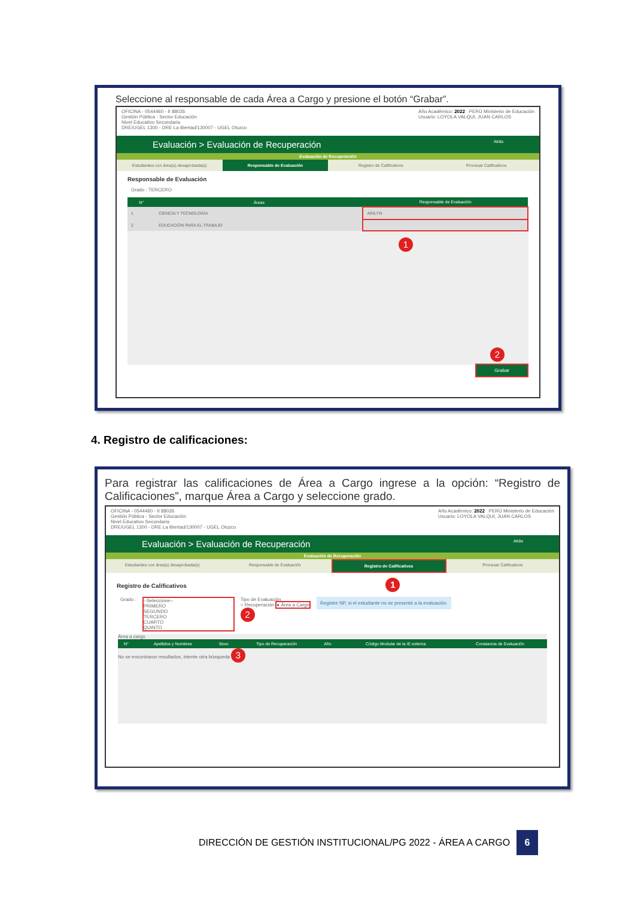Seleccione al responsable de cada Área a Cargo y presione el botón “Grabar”.
OFICINA - 0544460 - II 88026
Gestión Pública - Sector Educación
Nivel Educativo Secundaria
DRE/UGEL 1300 - DRE La libertad/130007 - UGEL Otuzco
Año Académico: 2022 PERÚ Ministerio de Educación
Usuario: LOYOLA VALQUI, JUAN CARLOS
Evaluación > Evaluación de Recuperación Atrás
Evaluación de Recuperación
Estudiantes con área(s) desaprobada(s)
Responsable de Evaluación Registro de Calificativos Procesar Calificativos
Responsable de Evaluación
Grado : TERCERO
| N° | Áreas | Responsable de Evaluación |
| --- | --- | --- |
| 1 | CIENCIA Y TECNOLOGÍA | ARILYN |
| 2 | EDUCACIÓN PARA EL TRABAJO | |
1
2
Grabar
4. Registro de calificaciones:
Para registrar las calificaciones de Área a Cargo ingrese a la opción: “Registro de Calificaciones”, marque Área a Cargo y seleccione grado.
OFICINA - 0544460 - II 88026
Gestión Pública - Sector Educación
Nivel Educativo Secundaria
DRE/UGEL 1300 - DRE La libertad/130007 - UGEL Otuzco
Año Académico: 2022 PERÚ Ministerio de Educación
Usuario: LOYOLA VALQUI, JUAN CARLOS
Evaluación > Evaluación de Recuperación Atrás
Evaluación de Recuperación
Estudiantes con área(s) desaprobada(s)
Responsable de Evaluación Registro de Calificativos Procesar Calificativos
Registro de Calificativos 1
Grado : --Seleccione--
PRIMERO
SEGUNDO
TERCERO
CUARTO
QUINTO
Tipo de Evaluación
○ Recuperación ● Área a Cargo
2
Registre NP, si el estudiante no se presentó a la evaluación.
Área a cargo
| N° | Apellidos y Nombres | Sexo | Tipo de Recuperación | Año | Código Modular de la IE externa | Constancia de Evaluación |
| --- | --- | --- | --- | --- | --- | --- |
No se encontraron resultados, intente otra búsqueda 3
DIRECCIÓN DE GESTIÓN INSTITUCIONAL/PG 2022 - ÁREA A CARGO 6